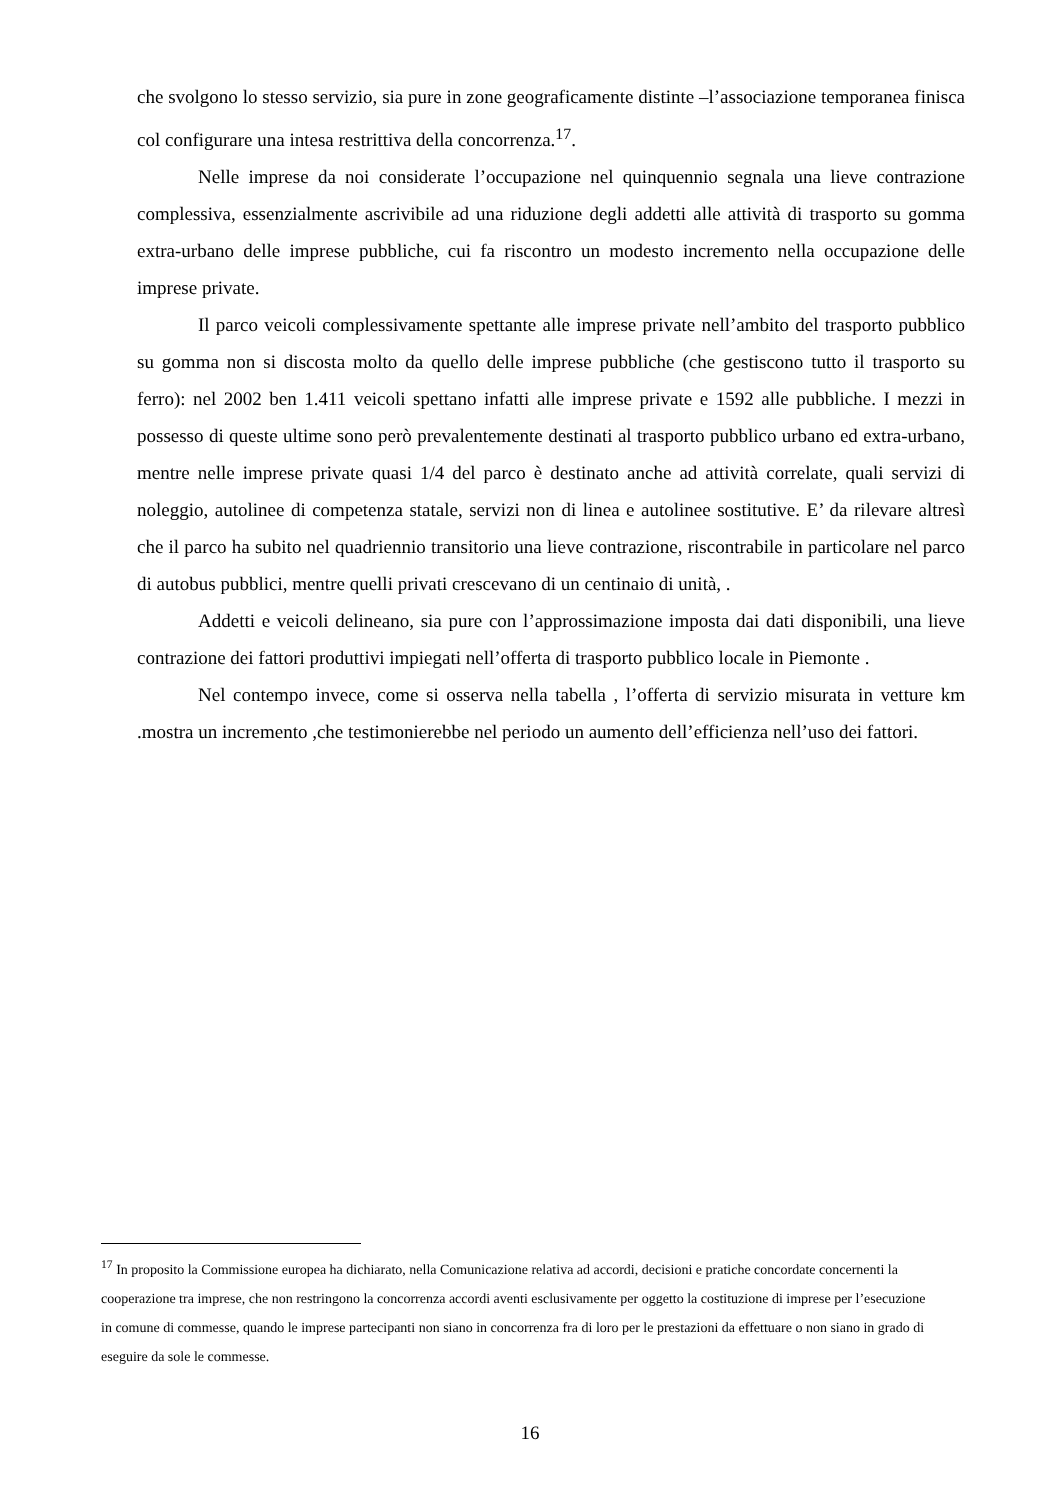che svolgono lo stesso servizio, sia pure in zone geograficamente distinte –l’associazione temporanea finisca col configurare una intesa restrittiva della concorrenza.<sup>17</sup>.
Nelle imprese da noi considerate l’occupazione nel quinquennio segnala una lieve contrazione complessiva, essenzialmente ascrivibile ad una riduzione degli addetti alle attività di trasporto su gomma extra-urbano delle imprese pubbliche, cui fa riscontro un modesto incremento nella occupazione delle imprese private.
Il parco veicoli complessivamente spettante alle imprese private nell’ambito del trasporto pubblico su gomma non si discosta molto da quello delle imprese pubbliche (che gestiscono tutto il trasporto su ferro): nel 2002 ben 1.411 veicoli spettano infatti alle imprese private e 1592 alle pubbliche. I mezzi in possesso di queste ultime sono però prevalentemente destinati al trasporto pubblico urbano ed extra-urbano, mentre nelle imprese private quasi 1/4 del parco è destinato anche ad attività correlate, quali servizi di noleggio, autolinee di competenza statale, servizi non di linea e autolinee sostitutive. E’ da rilevare altresì che il parco ha subito nel quadriennio transitorio una lieve contrazione, riscontrabile in particolare nel parco di autobus pubblici, mentre quelli privati crescevano di un centinaio di unità, .
Addetti e veicoli delineano, sia pure con l’approssimazione imposta dai dati disponibili, una lieve contrazione dei fattori produttivi impiegati nell’offerta di trasporto pubblico locale in Piemonte .
Nel contempo invece, come si osserva nella tabella , l’offerta di servizio misurata in vetture km .mostra un incremento ,che testimonierebbe nel periodo un aumento dell’efficienza nell’uso dei fattori.
<sup>17</sup> In proposito la Commissione europea ha dichiarato, nella Comunicazione relativa ad accordi, decisioni e pratiche concordate concernenti la cooperazione tra imprese, che non restringono la concorrenza accordi aventi esclusivamente per oggetto la costituzione di imprese per l’esecuzione in comune di commesse, quando le imprese partecipanti non siano in concorrenza fra di loro per le prestazioni da effettuare o non siano in grado di eseguire da sole le commesse.
16